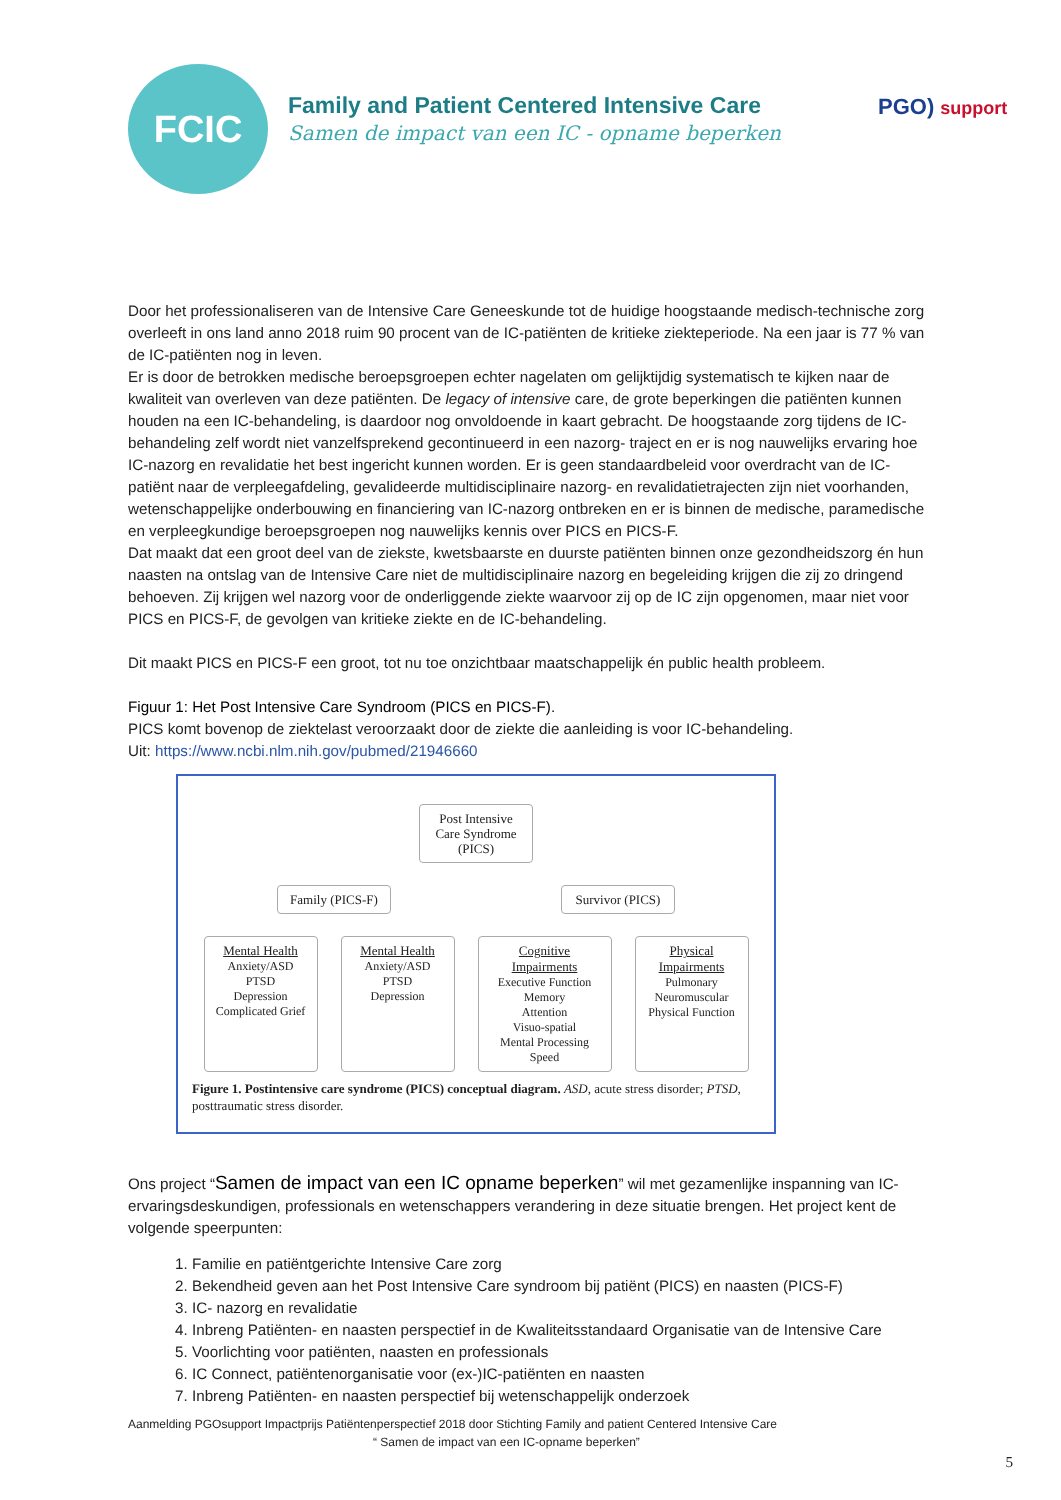FCIC
Family and Patient Centered Intensive Care
Samen de impact van een IC - opname beperken
PGO) support
Door het professionaliseren van de Intensive Care Geneeskunde tot de huidige hoogstaande medisch-technische zorg overleeft in ons land anno 2018 ruim 90 procent van de IC-patiënten de kritieke ziekteperiode. Na een jaar is 77 % van de IC-patiënten nog in leven.
Er is door de betrokken medische beroepsgroepen echter nagelaten om gelijktijdig systematisch te kijken naar de kwaliteit van overleven van deze patiënten. De legacy of intensive care, de grote beperkingen die patiënten kunnen houden na een IC-behandeling, is daardoor nog onvoldoende in kaart gebracht. De hoogstaande zorg tijdens de IC-behandeling zelf wordt niet vanzelfsprekend gecontinueerd in een nazorg- traject en er is nog nauwelijks ervaring hoe IC-nazorg en revalidatie het best ingericht kunnen worden. Er is geen standaardbeleid voor overdracht van de IC-patiënt naar de verpleegafdeling, gevalideerde multidisciplinaire nazorg- en revalidatietrajecten zijn niet voorhanden, wetenschappelijke onderbouwing en financiering van IC-nazorg ontbreken en er is binnen de medische, paramedische en verpleegkundige beroepsgroepen nog nauwelijks kennis over PICS en PICS-F.
Dat maakt dat een groot deel van de ziekste, kwetsbaarste en duurste patiënten binnen onze gezondheidszorg én hun naasten na ontslag van de Intensive Care niet de multidisciplinaire nazorg en begeleiding krijgen die zij zo dringend behoeven. Zij krijgen wel nazorg voor de onderliggende ziekte waarvoor zij op de IC zijn opgenomen, maar niet voor PICS en PICS-F, de gevolgen van kritieke ziekte en de IC-behandeling.
Dit maakt PICS en PICS-F een groot, tot nu toe onzichtbaar maatschappelijk én public health probleem.
Figuur 1: Het Post Intensive Care Syndroom (PICS en PICS-F).
PICS komt bovenop de ziektelast veroorzaakt door de ziekte die aanleiding is voor IC-behandeling.
Uit: https://www.ncbi.nlm.nih.gov/pubmed/21946660
Post Intensive Care Syndrome (PICS)
Family (PICS-F)
Survivor (PICS)
Mental Health
Anxiety/ASD
PTSD
Depression
Complicated Grief
Mental Health
Anxiety/ASD
PTSD
Depression
Cognitive Impairments
Executive Function
Memory
Attention
Visuo-spatial
Mental Processing Speed
Physical Impairments
Pulmonary
Neuromuscular
Physical Function
Figure 1. Postintensive care syndrome (PICS) conceptual diagram. ASD, acute stress disorder; PTSD, posttraumatic stress disorder.
Ons project “Samen de impact van een IC opname beperken” wil met gezamenlijke inspanning van IC-ervaringsdeskundigen, professionals en wetenschappers verandering in deze situatie brengen. Het project kent de volgende speerpunten:
1. Familie en patiëntgerichte Intensive Care zorg
2. Bekendheid geven aan het Post Intensive Care syndroom bij patiënt (PICS) en naasten (PICS-F)
3. IC- nazorg en revalidatie
4. Inbreng Patiënten- en naasten perspectief in de Kwaliteitsstandaard Organisatie van de Intensive Care
5. Voorlichting voor patiënten, naasten en professionals
6. IC Connect, patiëntenorganisatie voor (ex-)IC-patiënten en naasten
7. Inbreng Patiënten- en naasten perspectief bij wetenschappelijk onderzoek
Aanmelding PGOsupport Impactprijs Patiëntenperspectief 2018 door Stichting Family and patient Centered Intensive Care
“ Samen de impact van een IC-opname beperken”
5